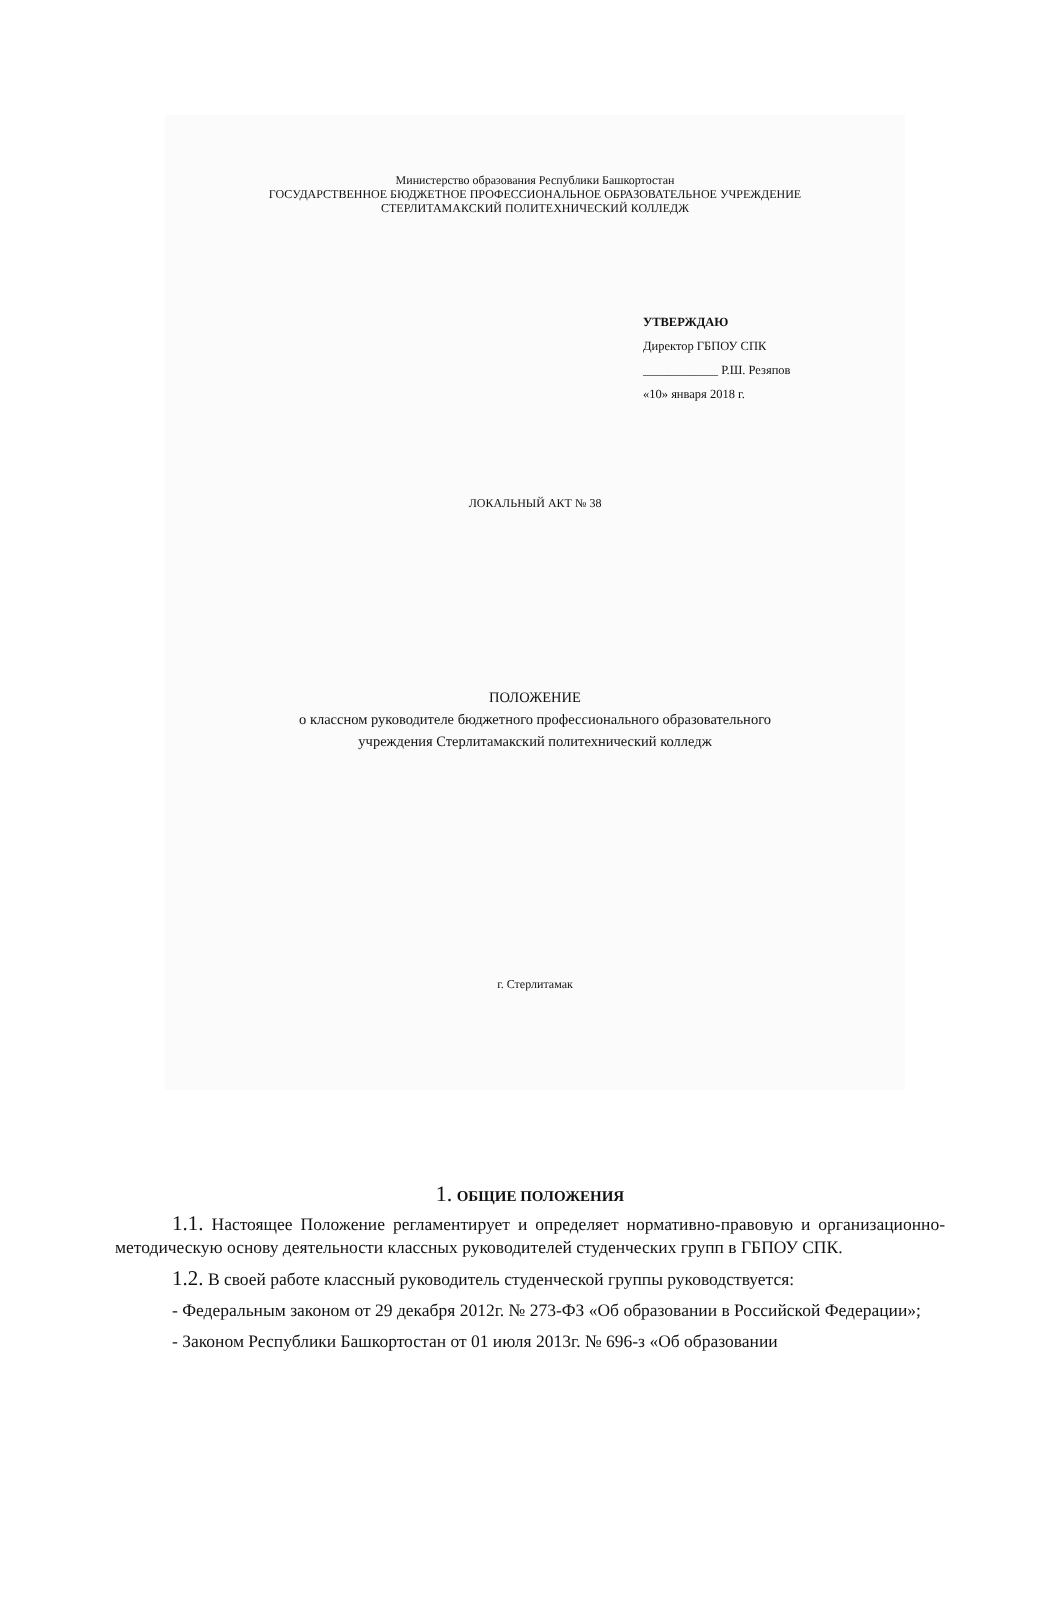Министерство образования Республики Башкортостан
ГОСУДАРСТВЕННОЕ БЮДЖЕТНОЕ ПРОФЕССИОНАЛЬНОЕ ОБРАЗОВАТЕЛЬНОЕ УЧРЕЖДЕНИЕ
СТЕРЛИТАМАКСКИЙ ПОЛИТЕХНИЧЕСКИЙ КОЛЛЕДЖ
УТВЕРЖДАЮ
Директор ГБПОУ СПК
____________ Р.Ш. Резяпов
«10» января 2018 г.
ЛОКАЛЬНЫЙ АКТ № 38
ПОЛОЖЕНИЕ
о классном руководителе бюджетного профессионального образовательного
учреждения Стерлитамакский политехнический колледж
г. Стерлитамак
1. ОБЩИЕ ПОЛОЖЕНИЯ
1.1. Настоящее Положение регламентирует и определяет нормативно-правовую и организационно-методическую основу деятельности классных руководителей студенческих групп в ГБПОУ СПК.
1.2. В своей работе классный руководитель студенческой группы руководствуется:
- Федеральным законом от 29 декабря 2012г. № 273-ФЗ «Об образовании в Российской Федерации»;
- Законом Республики Башкортостан от 01 июля 2013г. № 696-з «Об образовании